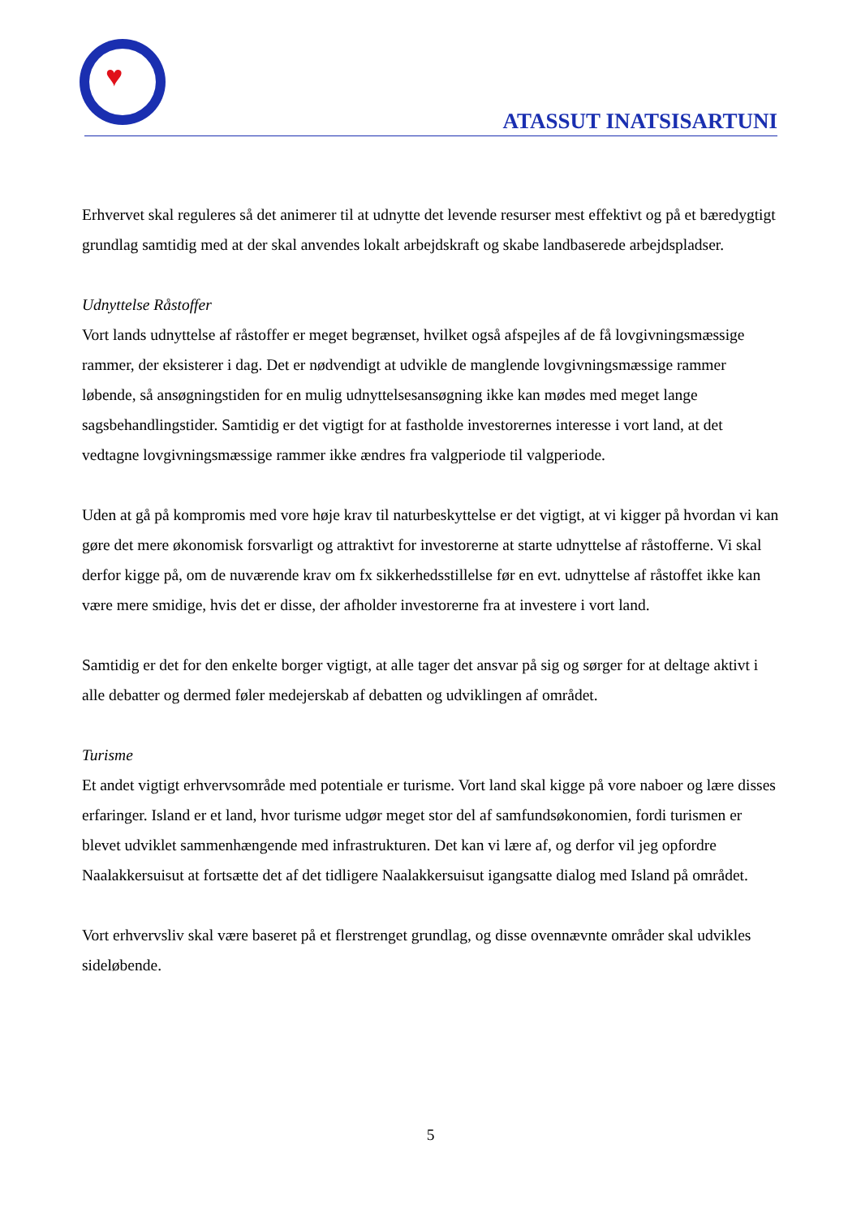♥
ATASSUT INATSISARTUNI
Erhvervet skal reguleres så det animerer til at udnytte det levende resurser mest effektivt og på et bæredygtigt grundlag samtidig med at der skal anvendes lokalt arbejdskraft og skabe landbaserede arbejdspladser.
Udnyttelse Råstoffer
Vort lands udnyttelse af råstoffer er meget begrænset, hvilket også afspejles af de få lovgivningsmæssige rammer, der eksisterer i dag. Det er nødvendigt at udvikle de manglende lovgivningsmæssige rammer løbende, så ansøgningstiden for en mulig udnyttelsesansøgning ikke kan mødes med meget lange sagsbehandlingstider. Samtidig er det vigtigt for at fastholde investorernes interesse i vort land, at det vedtagne lovgivningsmæssige rammer ikke ændres fra valgperiode til valgperiode.
Uden at gå på kompromis med vore høje krav til naturbeskyttelse er det vigtigt, at vi kigger på hvordan vi kan gøre det mere økonomisk forsvarligt og attraktivt for investorerne at starte udnyttelse af råstofferne. Vi skal derfor kigge på, om de nuværende krav om fx sikkerhedsstillelse før en evt. udnyttelse af råstoffet ikke kan være mere smidige, hvis det er disse, der afholder investorerne fra at investere i vort land.
Samtidig er det for den enkelte borger vigtigt, at alle tager det ansvar på sig og sørger for at deltage aktivt i alle debatter og dermed føler medejerskab af debatten og udviklingen af området.
Turisme
Et andet vigtigt erhvervsområde med potentiale er turisme. Vort land skal kigge på vore naboer og lære disses erfaringer. Island er et land, hvor turisme udgør meget stor del af samfundsøkonomien, fordi turismen er blevet udviklet sammenhængende med infrastrukturen. Det kan vi lære af, og derfor vil jeg opfordre Naalakkersuisut at fortsætte det af det tidligere Naalakkersuisut igangsatte dialog med Island på området.
Vort erhvervsliv skal være baseret på et flerstrenget grundlag, og disse ovennævnte områder skal udvikles sideløbende.
5